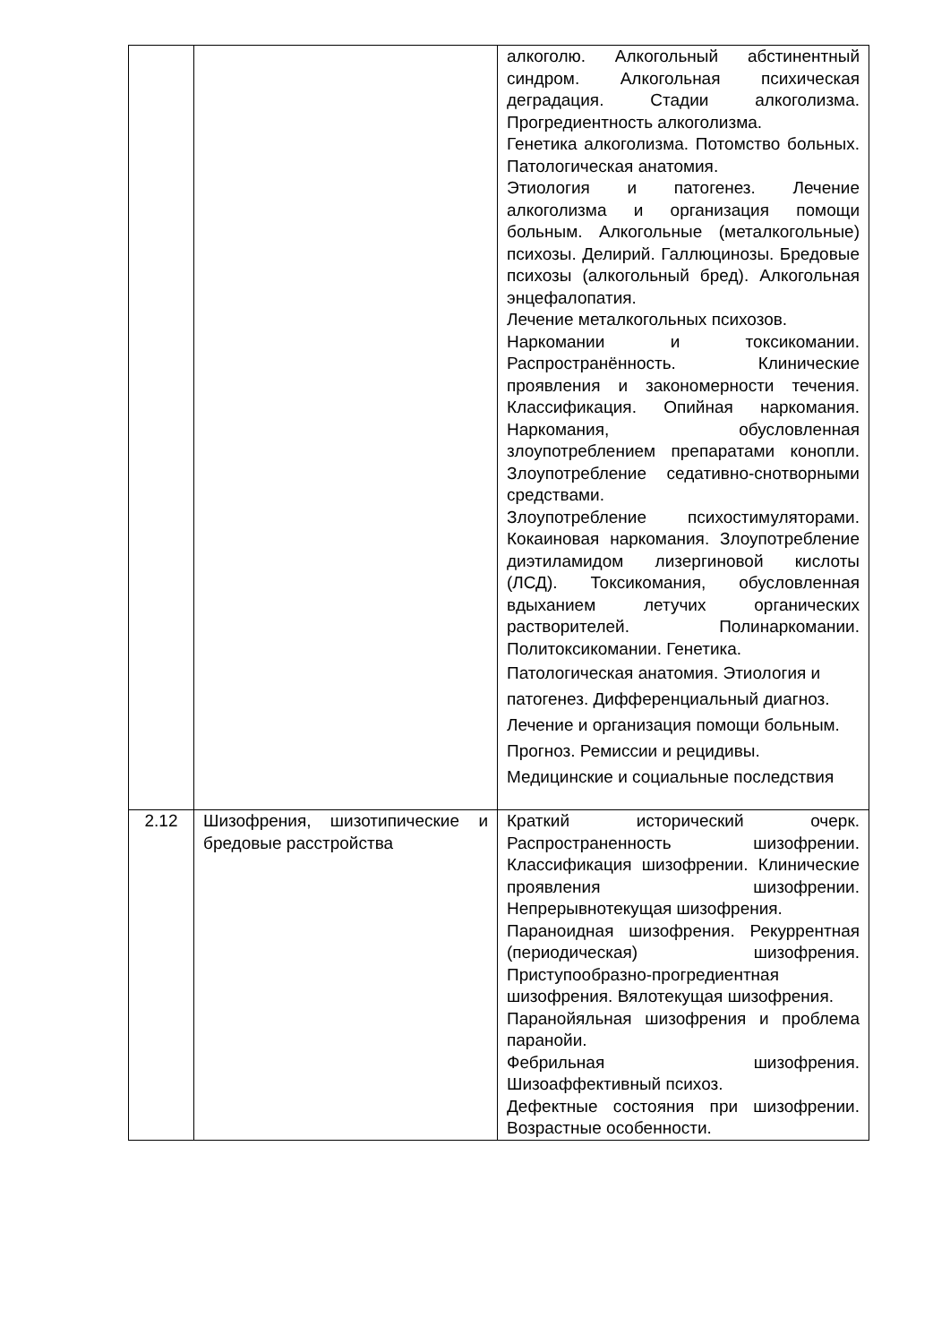| | | алкоголю. Алкогольный абстинентный синдром. Алкогольная психическая деградация. Стадии алкоголизма. Прогредиентность алкоголизма. Генетика алкоголизма. Потомство больных. Патологическая анатомия. Этиология и патогенез. Лечение алкоголизма и организация помощи больным. Алкогольные (металкогольные) психозы. Делирий. Галлюцинозы. Бредовые психозы (алкогольный бред). Алкогольная энцефалопатия. Лечение металкогольных психозов. Наркомании и токсикомании. Распространённость. Клинические проявления и закономерности течения. Классификация. Опийная наркомания. Наркомания, обусловленная злоупотреблением препаратами конопли. Злоупотребление седативно-снотворными средствами. Злоупотребление психостимуляторами. Кокаиновая наркомания. Злоупотребление диэтиламидом лизергиновой кислоты (ЛСД). Токсикомания, обусловленная вдыханием летучих органических растворителей. Полинаркомании. Политоксикомании. Генетика. Патологическая анатомия. Этиология и патогенез. Дифференциальный диагноз. Лечение и организация помощи больным. Прогноз. Ремиссии и рецидивы. Медицинские и социальные последствия |
| 2.12 | Шизофрения, шизотипические и бредовые расстройства | Краткий исторический очерк. Распространенность шизофрении. Классификация шизофрении. Клинические проявления шизофрении. Непрерывнотекущая шизофрения. Параноидная шизофрения. Рекуррентная (периодическая) шизофрения. Приступообразно-прогредиентная шизофрения. Вялотекущая шизофрения. Паранойяльная шизофрения и проблема паранойи. Фебрильная шизофрения. Шизоаффективный психоз. Дефектные состояния при шизофрении. Возрастные особенности. |